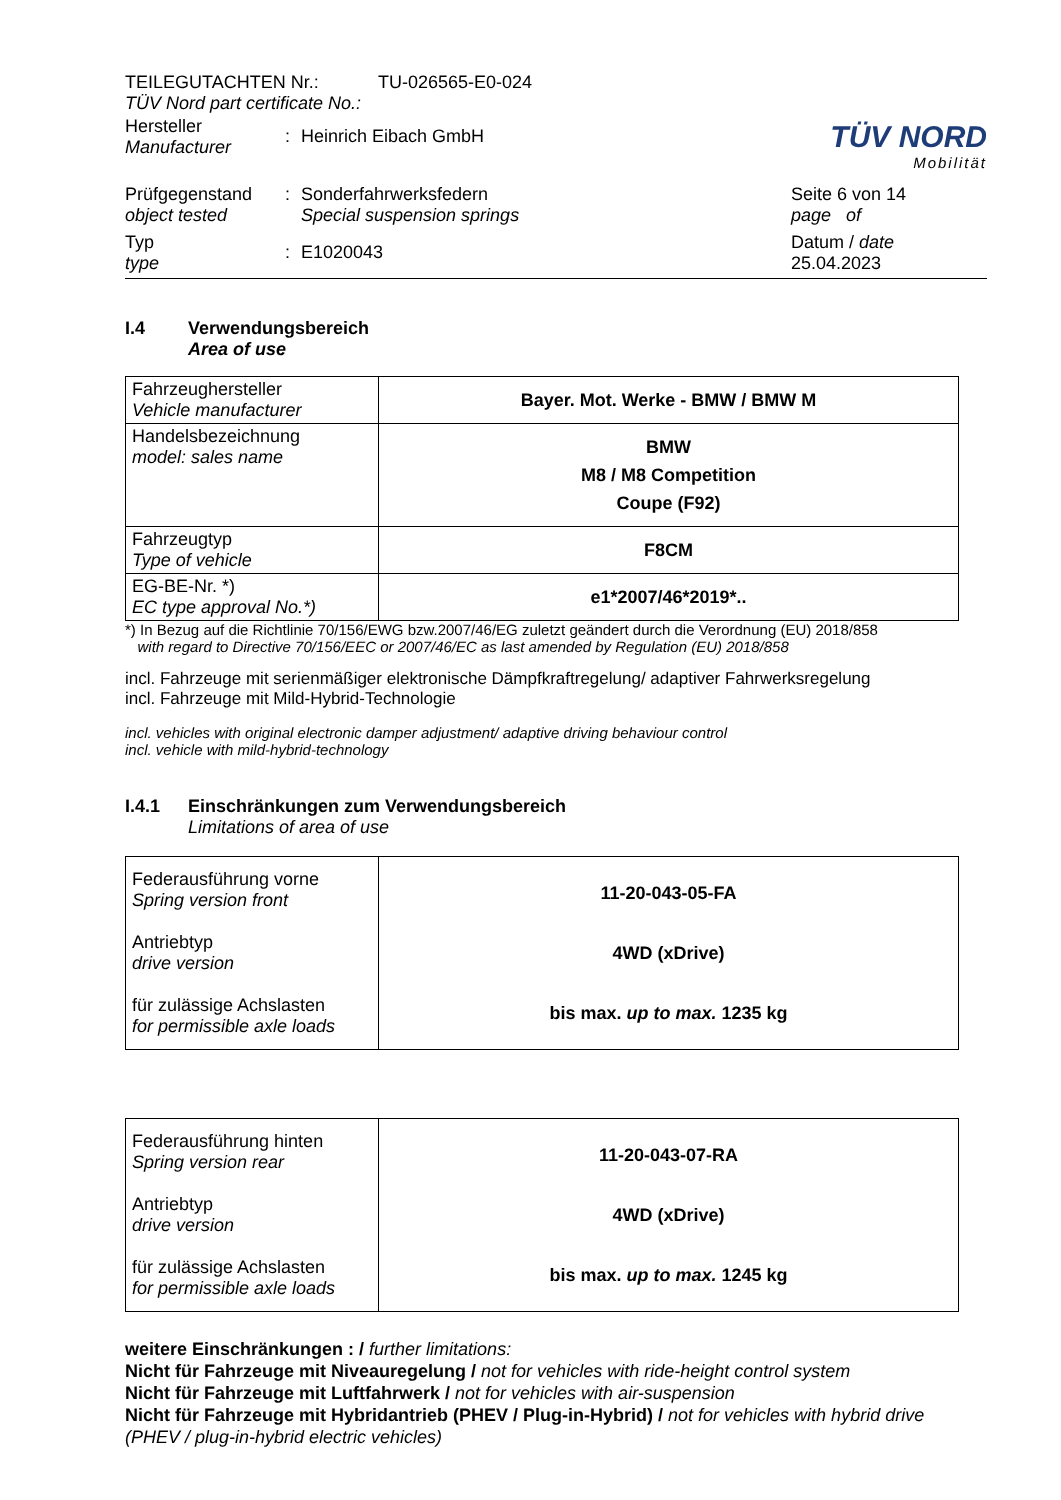TÜV NORD
Mobilität
TEILEGUTACHTEN Nr.: TU-026565-E0-024
TÜV Nord part certificate No.:
Hersteller
Manufacturer
: Heinrich Eibach GmbH
Prüfgegenstand
object tested
: Sonderfahrwerksfedern
Special suspension springs
Seite 6 von 14
page of
Typ
type
: E1020043
Datum / date
25.04.2023
I.4 Verwendungsbereich
Area of use
| Fahrzeughersteller Vehicle manufacturer | Bayer. Mot. Werke - BMW / BMW M |
| Handelsbezeichnung model: sales name | BMW M8 / M8 Competition Coupe (F92) |
| Fahrzeugtyp Type of vehicle | F8CM |
| EG-BE-Nr. *) EC type approval No.*) | e1*2007/46*2019*.. |
*) In Bezug auf die Richtlinie 70/156/EWG bzw.2007/46/EG zuletzt geändert durch die Verordnung (EU) 2018/858
with regard to Directive 70/156/EEC or 2007/46/EC as last amended by Regulation (EU) 2018/858
incl. Fahrzeuge mit serienmäßiger elektronische Dämpfkraftregelung/ adaptiver Fahrwerksregelung
incl. Fahrzeuge mit Mild-Hybrid-Technologie
incl. vehicles with original electronic damper adjustment/ adaptive driving behaviour control
incl. vehicle with mild-hybrid-technology
I.4.1 Einschränkungen zum Verwendungsbereich
Limitations of area of use
| Federausführung vorne Spring version front Antriebtyp drive version für zulässige Achslasten for permissible axle loads | 11-20-043-05-FA 4WD (xDrive) bis max. up to max. 1235 kg |
| Federausführung hinten Spring version rear Antriebtyp drive version für zulässige Achslasten for permissible axle loads | 11-20-043-07-RA 4WD (xDrive) bis max. up to max. 1245 kg |
weitere Einschränkungen : / further limitations:
Nicht für Fahrzeuge mit Niveauregelung / not for vehicles with ride-height control system
Nicht für Fahrzeuge mit Luftfahrwerk / not for vehicles with air-suspension
Nicht für Fahrzeuge mit Hybridantrieb (PHEV / Plug-in-Hybrid) / not for vehicles with hybrid drive (PHEV / plug-in-hybrid electric vehicles)